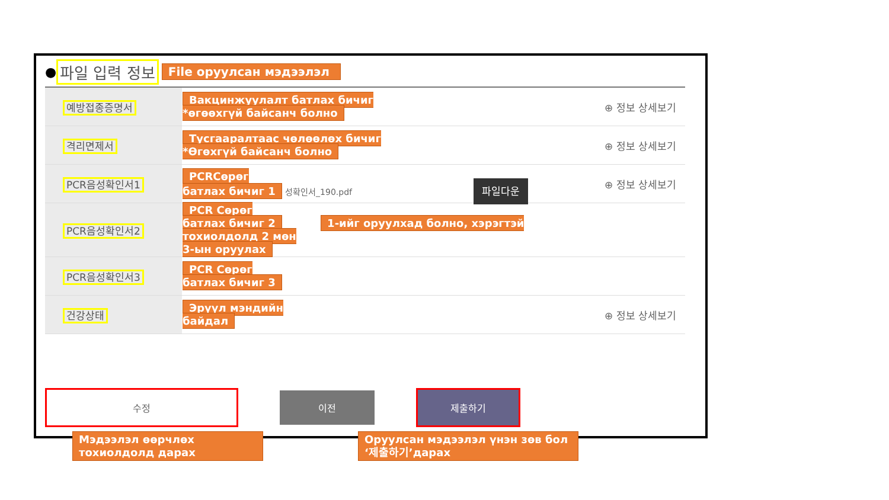● 파일 입력 정보 File оруулсан мэдээлэл
| 예방접종증명서 | Вакцинжуулалт батлах бичиг *өгөөхгүй байсанч болно | ⊕ 정보 상세보기 |
| 격리면제서 | Тусгааралтаас чөлөөлөх бичиг *Өгөхгүй байсанч болно | ⊕ 정보 상세보기 |
| PCR음성확인서1 | PCRСөрөг батлах бичиг 1 성확인서_190.pdf 파일다운 | ⊕ 정보 상세보기 |
| PCR음성확인서2 | PCR Сөрөг батлах бичиг 2 1-ийг оруулхад болно, хэрэгтэй тохиолдолд 2 мөн 3-ын оруулах | |
| PCR음성확인서3 | PCR Сөрөг батлах бичиг 3 | |
| 건강상태 | Эрүүл мэндийн байдал | ⊕ 정보 상세보기 |
수정
이전
제출하기
Мэдээлэл өөрчлөх тохиолдолд дарах Оруулсан мэдээлэл үнэн зөв бол ‘제출하기’дарах